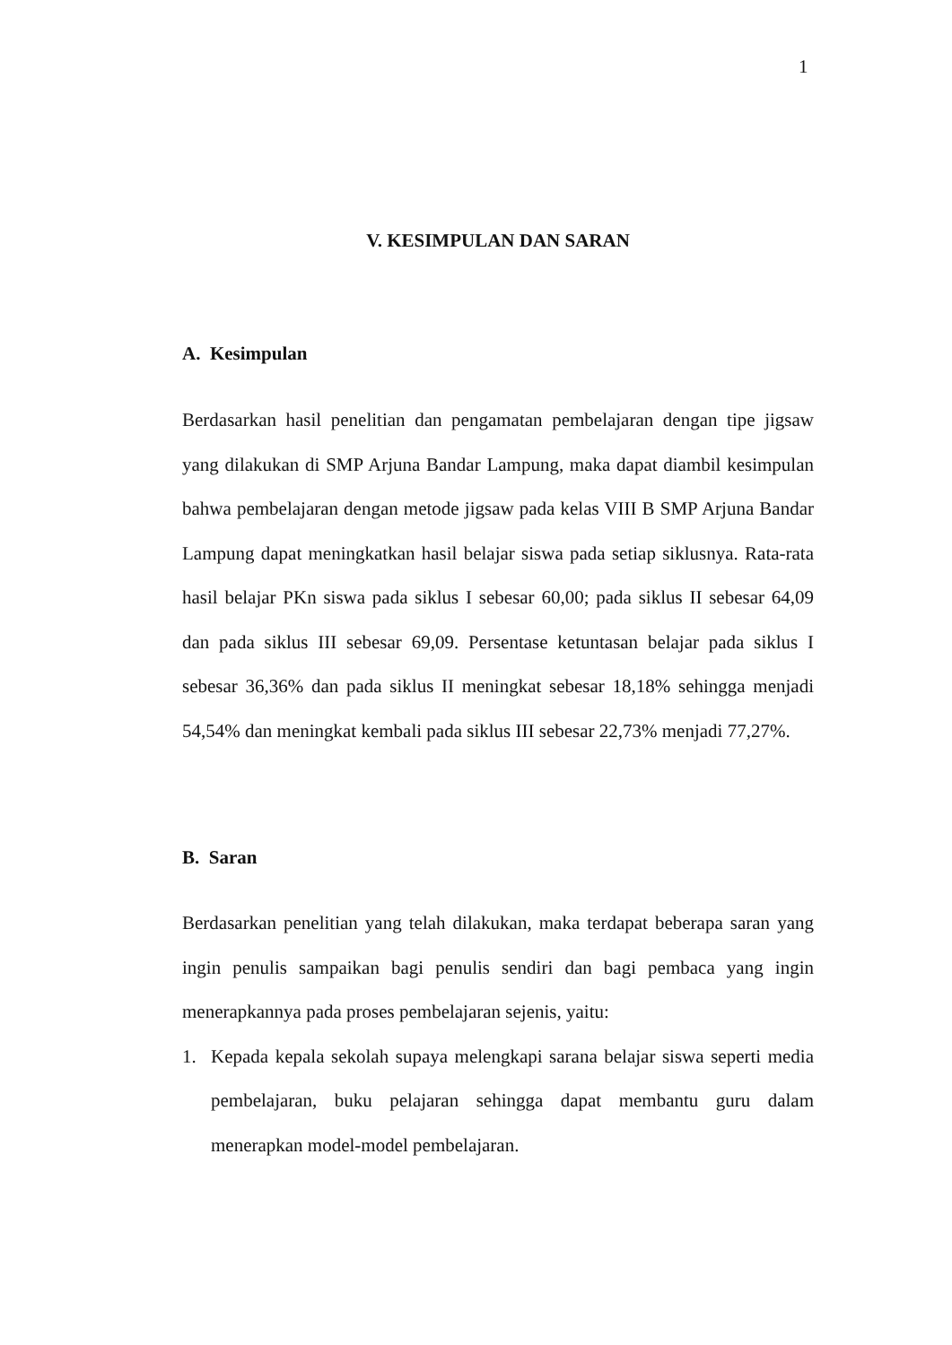1
V. KESIMPULAN DAN SARAN
A. Kesimpulan
Berdasarkan hasil penelitian dan pengamatan pembelajaran dengan tipe jigsaw yang dilakukan di SMP Arjuna Bandar Lampung, maka dapat diambil kesimpulan bahwa pembelajaran dengan metode jigsaw pada kelas VIII B SMP Arjuna Bandar Lampung dapat meningkatkan hasil belajar siswa pada setiap siklusnya. Rata-rata hasil belajar PKn siswa pada siklus I sebesar 60,00; pada siklus II sebesar 64,09 dan pada siklus III sebesar 69,09. Persentase ketuntasan belajar pada siklus I sebesar 36,36% dan pada siklus II meningkat sebesar 18,18% sehingga menjadi 54,54% dan meningkat kembali pada siklus III sebesar 22,73% menjadi 77,27%.
B. Saran
Berdasarkan penelitian yang telah dilakukan, maka terdapat beberapa saran yang ingin penulis sampaikan bagi penulis sendiri dan bagi pembaca yang ingin menerapkannya pada proses pembelajaran sejenis, yaitu:
1.
Kepada kepala sekolah supaya melengkapi sarana belajar siswa seperti media pembelajaran, buku pelajaran sehingga dapat membantu guru dalam menerapkan model-model pembelajaran.